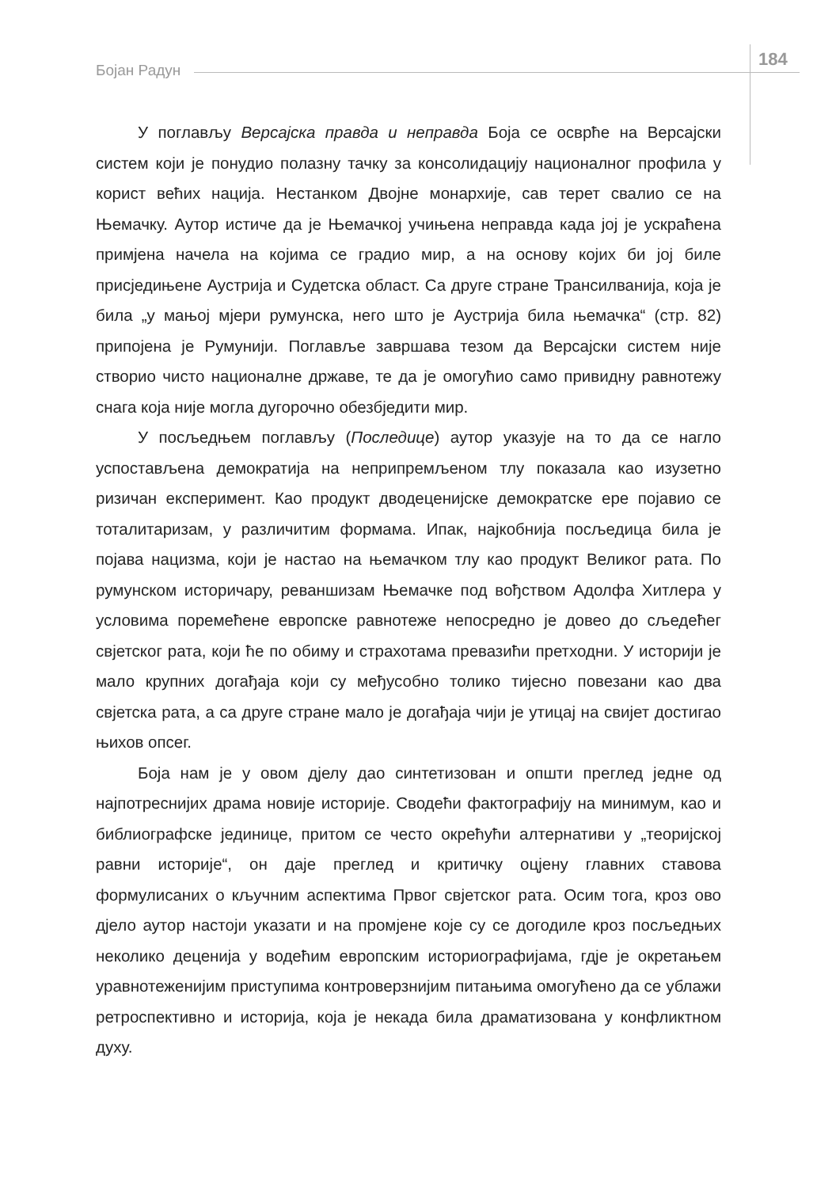Бојан Радун
184
У поглављу Версајска правда и неправда Боја се осврће на Версајски систем који је понудио полазну тачку за консолидацију националног профила у корист већих нација. Нестанком Двојне монархије, сав терет свалио се на Њемачку. Аутор истиче да је Њемачкој учињена неправда када јој је ускраћена примјена начела на којима се градио мир, а на основу којих би јој биле присједињене Аустрија и Судетска област. Са друге стране Трансилванија, која је била „у мањој мјери румунска, него што је Аустрија била њемачка“ (стр. 82) припојена је Румунији. Поглавље завршава тезом да Версајски систем није створио чисто националне државе, те да је омогућио само привидну равнотежу снага која није могла дугорочно обезбједити мир.
У посљедњем поглављу (Последице) аутор указује на то да се нагло успостављена демократија на неприпремљеном тлу показала као изузетно ризичан експеримент. Као продукт дводеценијске демократске ере појавио се тоталитаризам, у различитим формама. Ипак, најкобнија посљедица била је појава нацизма, који је настао на њемачком тлу као продукт Великог рата. По румунском историчару, реваншизам Њемачке под вођством Адолфа Хитлера у условима поремећене европске равнотеже непосредно је довео до сљедећег свјетског рата, који ће по обиму и страхотама превазићи претходни. У историји је мало крупних догађаја који су међусобно толико тијесно повезани као два свјетска рата, а са друге стране мало је догађаја чији је утицај на свијет достигао њихов опсег.
Боја нам је у овом дјелу дао синтетизован и општи преглед једне од најпотреснијих драма новије историје. Сводећи фактографију на минимум, као и библиографске јединице, притом се често окрећући алтернативи у „теоријској равни историје“, он даје преглед и критичку оцјену главних ставова формулисаних о кључним аспектима Првог свјетског рата. Осим тога, кроз ово дјело аутор настоји указати и на промјене које су се догодиле кроз посљедњих неколико деценија у водећим европским историографијама, гдје је окретањем уравнотеженијим приступима контроверзнијим питањима омогућено да се ублажи ретроспективно и историја, која је некада била драматизована у конфликтном духу.